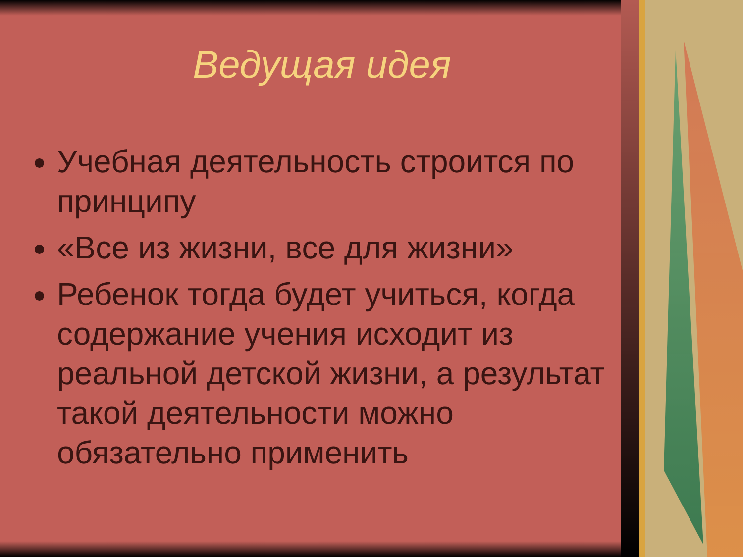Ведущая идея
Учебная деятельность строится по принципу
«Все из жизни, все для жизни»
Ребенок тогда будет учиться, когда содержание учения исходит из реальной детской жизни, а результат такой деятельности можно обязательно применить